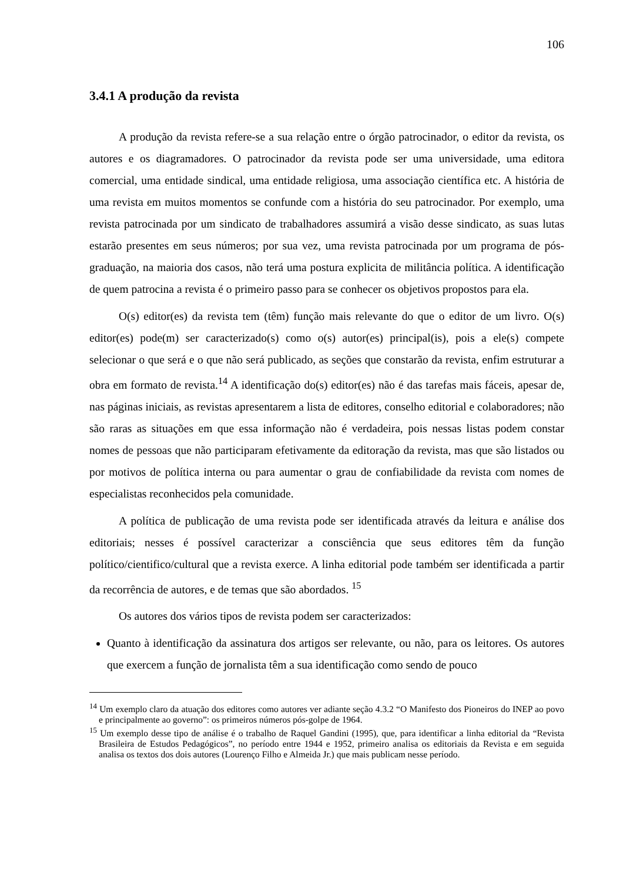106
3.4.1 A produção da revista
A produção da revista refere-se a sua relação entre o órgão patrocinador, o editor da revista, os autores e os diagramadores. O patrocinador da revista pode ser uma universidade, uma editora comercial, uma entidade sindical, uma entidade religiosa, uma associação científica etc. A história de uma revista em muitos momentos se confunde com a história do seu patrocinador. Por exemplo, uma revista patrocinada por um sindicato de trabalhadores assumirá a visão desse sindicato, as suas lutas estarão presentes em seus números; por sua vez, uma revista patrocinada por um programa de pós-graduação, na maioria dos casos, não terá uma postura explicita de militância política. A identificação de quem patrocina a revista é o primeiro passo para se conhecer os objetivos propostos para ela.
O(s) editor(es) da revista tem (têm) função mais relevante do que o editor de um livro. O(s) editor(es) pode(m) ser caracterizado(s) como o(s) autor(es) principal(is), pois a ele(s) compete selecionar o que será e o que não será publicado, as seções que constarão da revista, enfim estruturar a obra em formato de revista.<sup>14</sup> A identificação do(s) editor(es) não é das tarefas mais fáceis, apesar de, nas páginas iniciais, as revistas apresentarem a lista de editores, conselho editorial e colaboradores; não são raras as situações em que essa informação não é verdadeira, pois nessas listas podem constar nomes de pessoas que não participaram efetivamente da editoração da revista, mas que são listados ou por motivos de política interna ou para aumentar o grau de confiabilidade da revista com nomes de especialistas reconhecidos pela comunidade.
A política de publicação de uma revista pode ser identificada através da leitura e análise dos editoriais; nesses é possível caracterizar a consciência que seus editores têm da função político/cientifico/cultural que a revista exerce. A linha editorial pode também ser identificada a partir da recorrência de autores, e de temas que são abordados. <sup>15</sup>
Os autores dos vários tipos de revista podem ser caracterizados:
Quanto à identificação da assinatura dos artigos ser relevante, ou não, para os leitores. Os autores que exercem a função de jornalista têm a sua identificação como sendo de pouco
<sup>14</sup> Um exemplo claro da atuação dos editores como autores ver adiante seção 4.3.2 “O Manifesto dos Pioneiros do INEP ao povo e principalmente ao governo”: os primeiros números pós-golpe de 1964.
<sup>15</sup> Um exemplo desse tipo de análise é o trabalho de Raquel Gandini (1995), que, para identificar a linha editorial da “Revista Brasileira de Estudos Pedagógicos”, no período entre 1944 e 1952, primeiro analisa os editoriais da Revista e em seguida analisa os textos dos dois autores (Lourenço Filho e Almeida Jr.) que mais publicam nesse período.